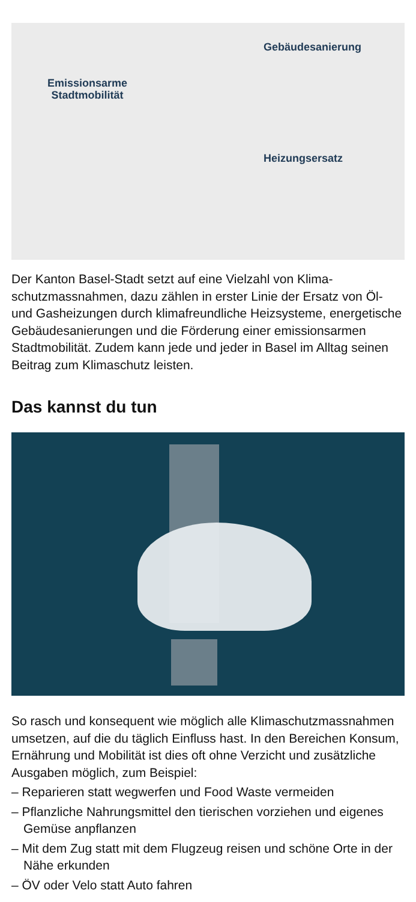Gebäudesanierung
Emissionsarme
Stadtmobilität
Heizungsersatz
Der Kanton Basel-Stadt setzt auf eine Vielzahl von Klima­schutzmassnahmen, dazu zählen in erster Linie der Ersatz von Öl- und Gasheizungen durch klimafreundliche Heizsysteme, energetische Gebäudesanierungen und die Förderung einer emissionsarmen Stadtmobilität. Zudem kann jede und jeder in Basel im Alltag seinen Beitrag zum Klimaschutz leisten.
Das kannst du tun
So rasch und konsequent wie möglich alle Klimaschutzmass­nahmen umsetzen, auf die du täglich Einfluss hast. In den Be­reichen Konsum, Ernährung und Mobilität ist dies oft ohne Ver­zicht und zusätzliche Ausgaben möglich, zum Beispiel:
– Reparieren statt wegwerfen und Food Waste vermeiden
– Pflanzliche Nahrungsmittel den tierischen vorziehen und ei­genes Gemüse anpflanzen
– Mit dem Zug statt mit dem Flugzeug reisen und schöne Orte in der Nähe erkunden
– ÖV oder Velo statt Auto fahren